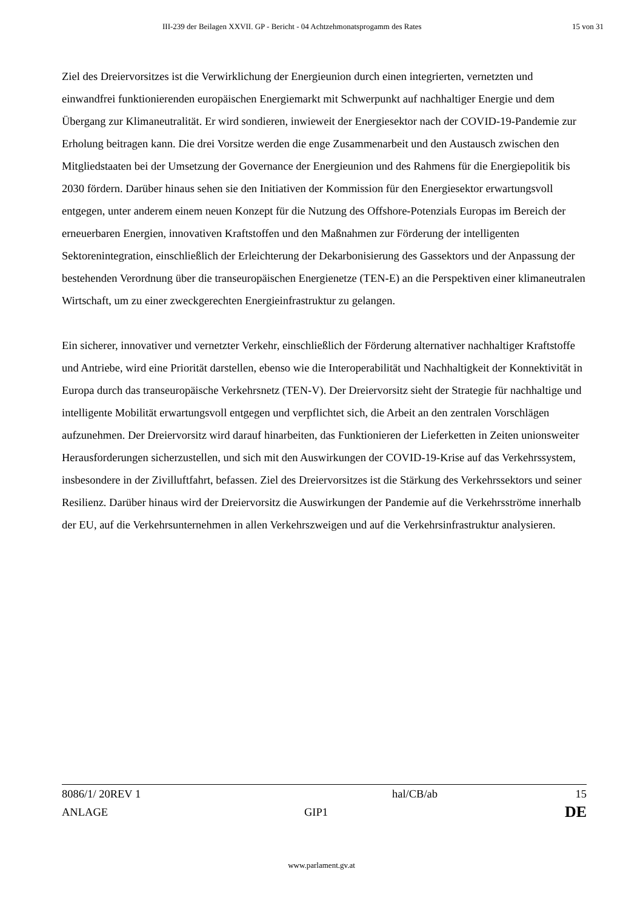III-239 der Beilagen XXVII. GP - Bericht - 04 Achtzehmonatsprogamm des Rates 15 von 31
Ziel des Dreiervorsitzes ist die Verwirklichung der Energieunion durch einen integrierten, vernetzten und einwandfrei funktionierenden europäischen Energiemarkt mit Schwerpunkt auf nachhaltiger Energie und dem Übergang zur Klimaneutralität. Er wird sondieren, inwieweit der Energiesektor nach der COVID-19-Pandemie zur Erholung beitragen kann. Die drei Vorsitze werden die enge Zusammenarbeit und den Austausch zwischen den Mitgliedstaaten bei der Umsetzung der Governance der Energieunion und des Rahmens für die Energiepolitik bis 2030 fördern. Darüber hinaus sehen sie den Initiativen der Kommission für den Energiesektor erwartungsvoll entgegen, unter anderem einem neuen Konzept für die Nutzung des Offshore-Potenzials Europas im Bereich der erneuerbaren Energien, innovativen Kraftstoffen und den Maßnahmen zur Förderung der intelligenten Sektorenintegration, einschließlich der Erleichterung der Dekarbonisierung des Gassektors und der Anpassung der bestehenden Verordnung über die transeuropäischen Energienetze (TEN-E) an die Perspektiven einer klimaneutralen Wirtschaft, um zu einer zweckgerechten Energieinfrastruktur zu gelangen.
Ein sicherer, innovativer und vernetzter Verkehr, einschließlich der Förderung alternativer nachhaltiger Kraftstoffe und Antriebe, wird eine Priorität darstellen, ebenso wie die Interoperabilität und Nachhaltigkeit der Konnektivität in Europa durch das transeuropäische Verkehrsnetz (TEN-V). Der Dreiervorsitz sieht der Strategie für nachhaltige und intelligente Mobilität erwartungsvoll entgegen und verpflichtet sich, die Arbeit an den zentralen Vorschlägen aufzunehmen. Der Dreiervorsitz wird darauf hinarbeiten, das Funktionieren der Lieferketten in Zeiten unionsweiter Herausforderungen sicherzustellen, und sich mit den Auswirkungen der COVID-19-Krise auf das Verkehrssystem, insbesondere in der Zivilluftfahrt, befassen. Ziel des Dreiervorsitzes ist die Stärkung des Verkehrssektors und seiner Resilienz. Darüber hinaus wird der Dreiervorsitz die Auswirkungen der Pandemie auf die Verkehrsströme innerhalb der EU, auf die Verkehrsunternehmen in allen Verkehrszweigen und auf die Verkehrsinfrastruktur analysieren.
8086/1/ 20REV 1 hal/CB/ab 15
ANLAGE GIP1 DE
www.parlament.gv.at